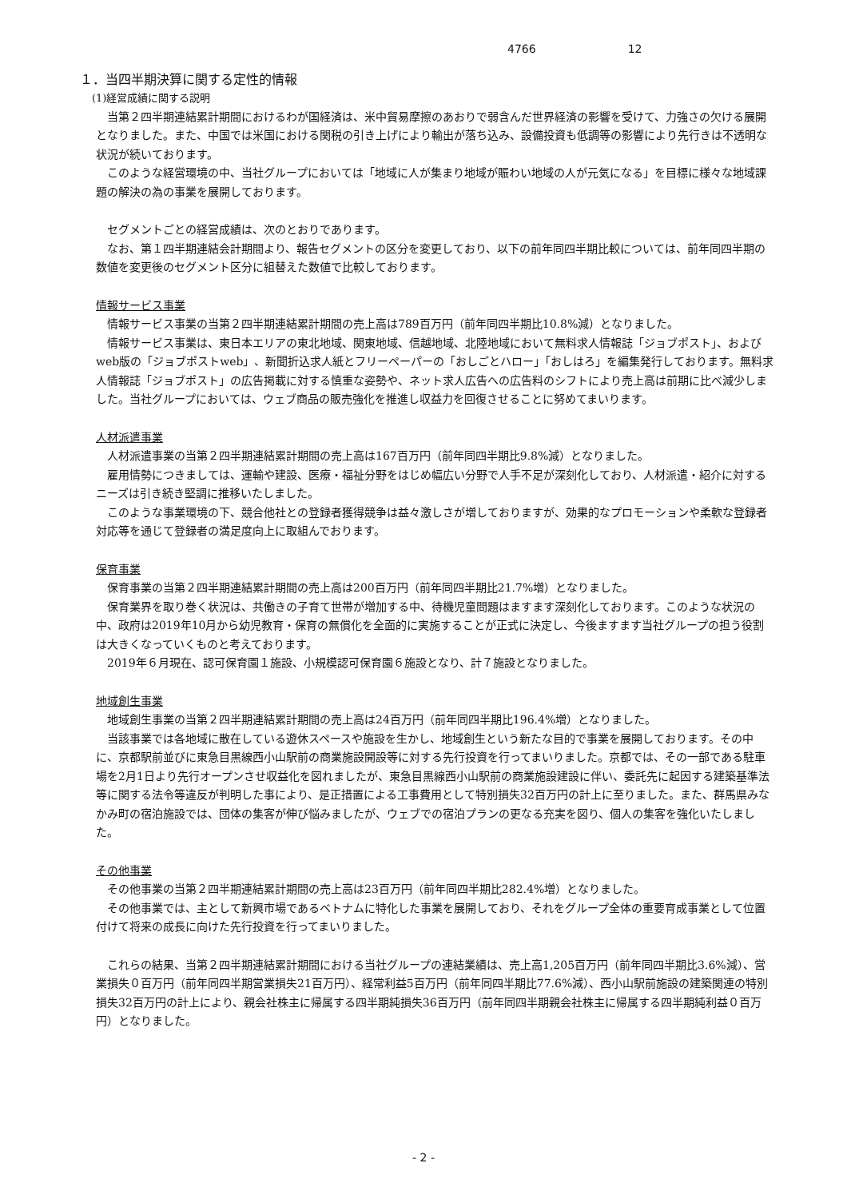4766 12
１．当四半期決算に関する定性的情報
(1)経営成績に関する説明
当第２四半期連結累計期間におけるわが国経済は、米中貿易摩擦のあおりで弱含んだ世界経済の影響を受けて、力強さの欠ける展開となりました。また、中国では米国における関税の引き上げにより輸出が落ち込み、設備投資も低調等の影響により先行きは不透明な状況が続いております。
このような経営環境の中、当社グループにおいては「地域に人が集まり地域が賑わい地域の人が元気になる」を目標に様々な地域課題の解決の為の事業を展開しております。
セグメントごとの経営成績は、次のとおりであります。
なお、第１四半期連結会計期間より、報告セグメントの区分を変更しており、以下の前年同四半期比較については、前年同四半期の数値を変更後のセグメント区分に組替えた数値で比較しております。
情報サービス事業
情報サービス事業の当第２四半期連結累計期間の売上高は789百万円（前年同四半期比10.8%減）となりました。
情報サービス事業は、東日本エリアの東北地域、関東地域、信越地域、北陸地域において無料求人情報誌「ジョブポスト」、およびweb版の「ジョブポストweb」、新聞折込求人紙とフリーペーパーの「おしごとハロー」「おしはろ」を編集発行しております。無料求人情報誌「ジョブポスト」の広告掲載に対する慎重な姿勢や、ネット求人広告への広告料のシフトにより売上高は前期に比べ減少しました。当社グループにおいては、ウェブ商品の販売強化を推進し収益力を回復させることに努めてまいります。
人材派遣事業
人材派遣事業の当第２四半期連結累計期間の売上高は167百万円（前年同四半期比9.8%減）となりました。
雇用情勢につきましては、運輸や建設、医療・福祉分野をはじめ幅広い分野で人手不足が深刻化しており、人材派遣・紹介に対するニーズは引き続き堅調に推移いたしました。
このような事業環境の下、競合他社との登録者獲得競争は益々激しさが増しておりますが、効果的なプロモーションや柔軟な登録者対応等を通じて登録者の満足度向上に取組んでおります。
保育事業
保育事業の当第２四半期連結累計期間の売上高は200百万円（前年同四半期比21.7%増）となりました。
保育業界を取り巻く状況は、共働きの子育て世帯が増加する中、待機児童問題はますます深刻化しております。このような状況の中、政府は2019年10月から幼児教育・保育の無償化を全面的に実施することが正式に決定し、今後ますます当社グループの担う役割は大きくなっていくものと考えております。
2019年６月現在、認可保育園１施設、小規模認可保育園６施設となり、計７施設となりました。
地域創生事業
地域創生事業の当第２四半期連結累計期間の売上高は24百万円（前年同四半期比196.4%増）となりました。
当該事業では各地域に散在している遊休スペースや施設を生かし、地域創生という新たな目的で事業を展開しております。その中に、京都駅前並びに東急目黒線西小山駅前の商業施設開設等に対する先行投資を行ってまいりました。京都では、その一部である駐車場を2月1日より先行オープンさせ収益化を図れましたが、東急目黒線西小山駅前の商業施設建設に伴い、委託先に起因する建築基準法等に関する法令等違反が判明した事により、是正措置による工事費用として特別損失32百万円の計上に至りました。また、群馬県みなかみ町の宿泊施設では、団体の集客が伸び悩みましたが、ウェブでの宿泊プランの更なる充実を図り、個人の集客を強化いたしました。
その他事業
その他事業の当第２四半期連結累計期間の売上高は23百万円（前年同四半期比282.4%増）となりました。
その他事業では、主として新興市場であるベトナムに特化した事業を展開しており、それをグループ全体の重要育成事業として位置付けて将来の成長に向けた先行投資を行ってまいりました。
これらの結果、当第２四半期連結累計期間における当社グループの連結業績は、売上高1,205百万円（前年同四半期比3.6%減）、営業損失０百万円（前年同四半期営業損失21百万円）、経常利益5百万円（前年同四半期比77.6%減）、西小山駅前施設の建築関連の特別損失32百万円の計上により、親会社株主に帰属する四半期純損失36百万円（前年同四半期親会社株主に帰属する四半期純利益０百万円）となりました。
- 2 -